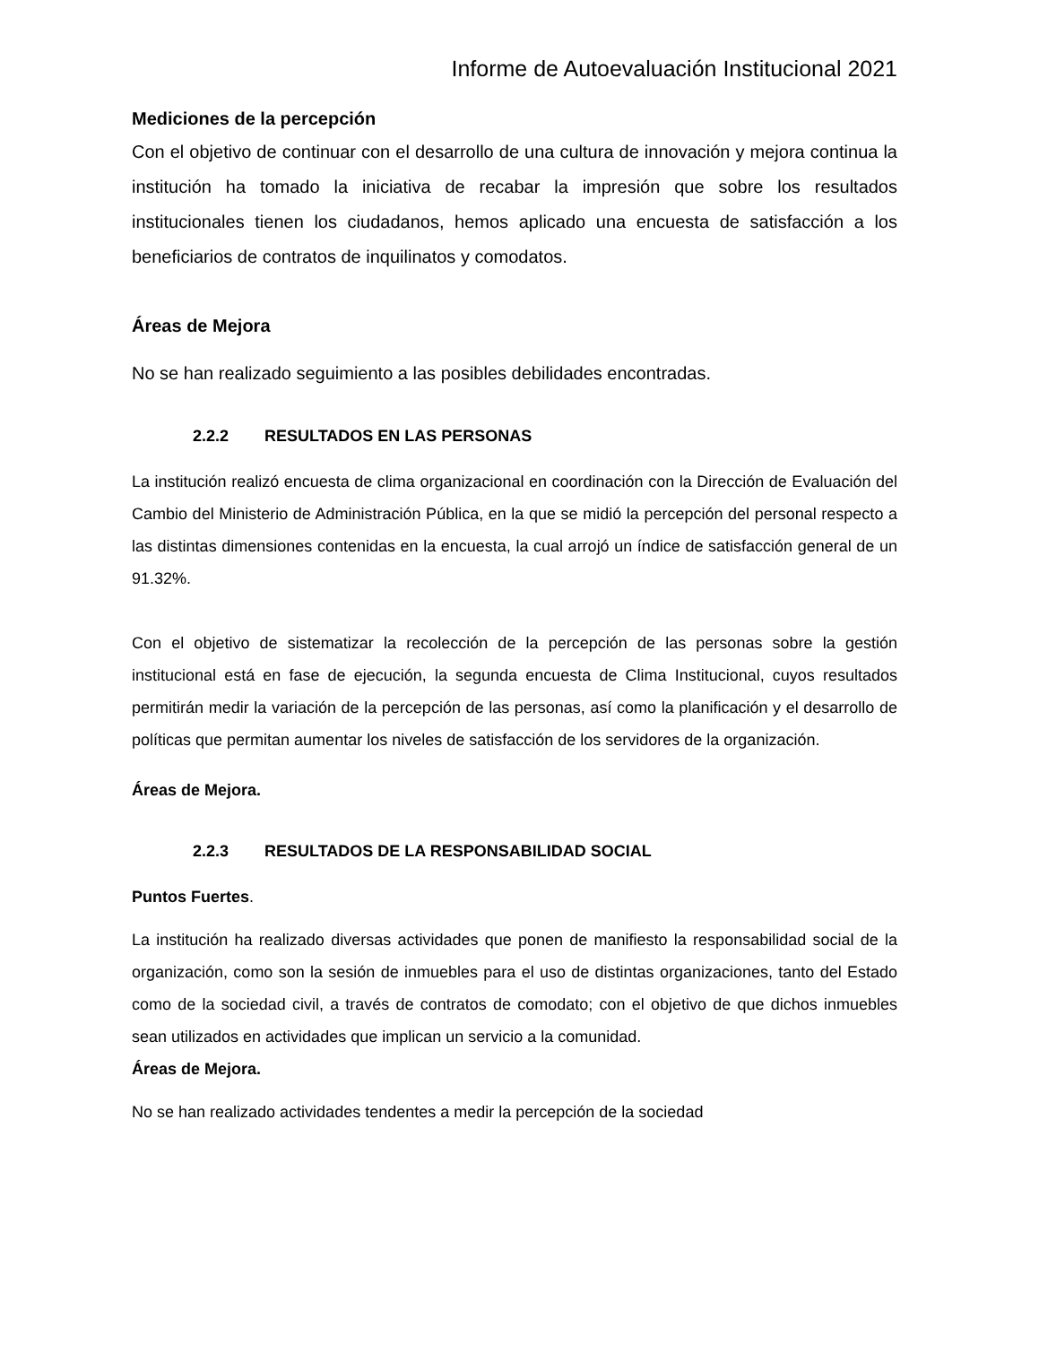Informe de Autoevaluación Institucional 2021
Mediciones de la percepción
Con el objetivo de continuar con el desarrollo de una cultura de innovación y mejora continua la institución ha tomado la iniciativa de recabar la impresión que sobre los resultados institucionales tienen los ciudadanos, hemos aplicado una encuesta de satisfacción a los beneficiarios de contratos de inquilinatos y comodatos.
Áreas de Mejora
No se han realizado seguimiento a las posibles debilidades encontradas.
2.2.2 RESULTADOS EN LAS PERSONAS
La institución realizó encuesta de clima organizacional en coordinación con la Dirección de Evaluación del Cambio del Ministerio de Administración Pública, en la que se midió la percepción del personal respecto a las distintas dimensiones contenidas en la encuesta, la cual arrojó un índice de satisfacción general de un 91.32%.
Con el objetivo de sistematizar la recolección de la percepción de las personas sobre la gestión institucional está en fase de ejecución, la segunda encuesta de Clima Institucional, cuyos resultados permitirán medir la variación de la percepción de las personas, así como la planificación y el desarrollo de políticas que permitan aumentar los niveles de satisfacción de los servidores de la organización.
Áreas de Mejora.
2.2.3 RESULTADOS DE LA RESPONSABILIDAD SOCIAL
Puntos Fuertes.
La institución ha realizado diversas actividades que ponen de manifiesto la responsabilidad social de la organización, como son la sesión de inmuebles para el uso de distintas organizaciones, tanto del Estado como de la sociedad civil, a través de contratos de comodato; con el objetivo de que dichos inmuebles sean utilizados en actividades que implican un servicio a la comunidad.
Áreas de Mejora.
No se han realizado actividades tendentes a medir la percepción de la sociedad